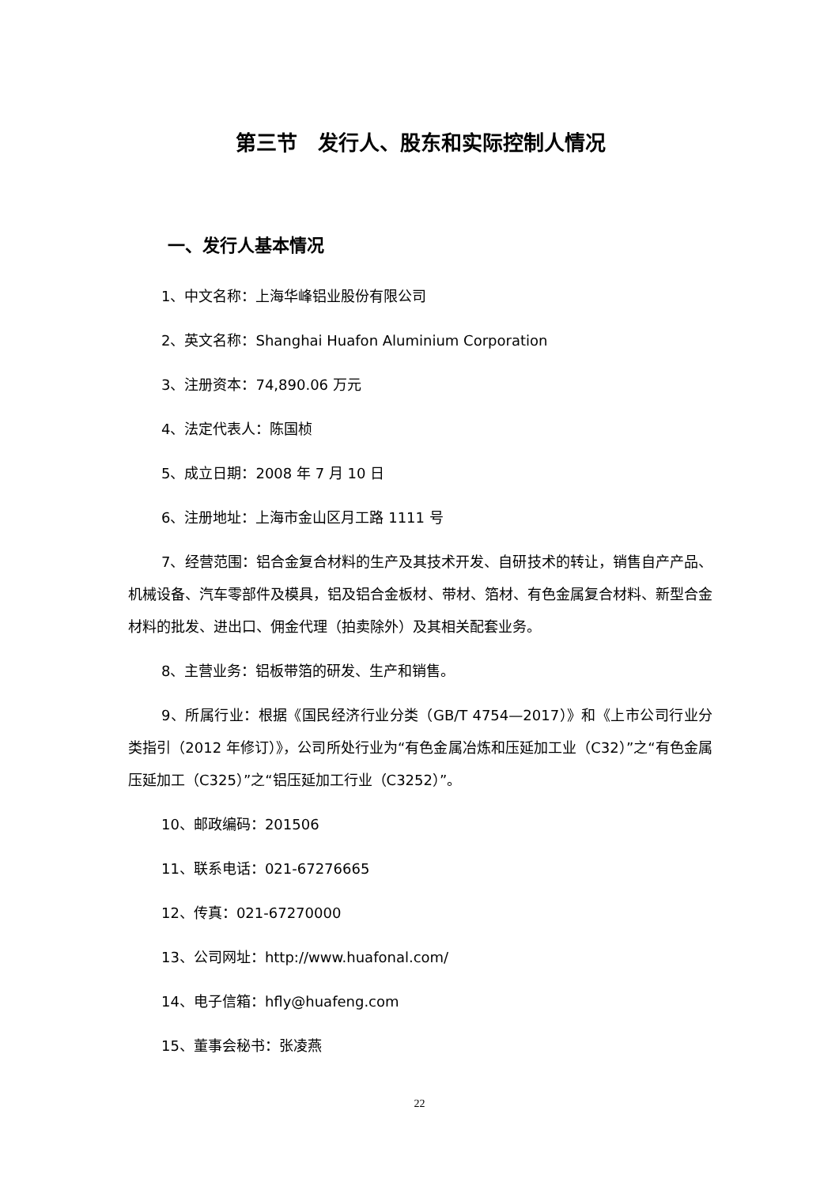第三节　发行人、股东和实际控制人情况
一、发行人基本情况
1、中文名称：上海华峰铝业股份有限公司
2、英文名称：Shanghai Huafon Aluminium Corporation
3、注册资本：74,890.06 万元
4、法定代表人：陈国桢
5、成立日期：2008 年 7 月 10 日
6、注册地址：上海市金山区月工路 1111 号
7、经营范围：铝合金复合材料的生产及其技术开发、自研技术的转让，销售自产产品、机械设备、汽车零部件及模具，铝及铝合金板材、带材、箔材、有色金属复合材料、新型合金材料的批发、进出口、佣金代理（拍卖除外）及其相关配套业务。
8、主营业务：铝板带箔的研发、生产和销售。
9、所属行业：根据《国民经济行业分类（GB/T 4754—2017）》和《上市公司行业分类指引（2012 年修订）》，公司所处行业为“有色金属冶炼和压延加工业（C32）”之“有色金属压延加工（C325）”之“铝压延加工行业（C3252）”。
10、邮政编码：201506
11、联系电话：021-67276665
12、传真：021-67270000
13、公司网址：http://www.huafonal.com/
14、电子信箱：hfly@huafeng.com
15、董事会秘书：张凌燕
22